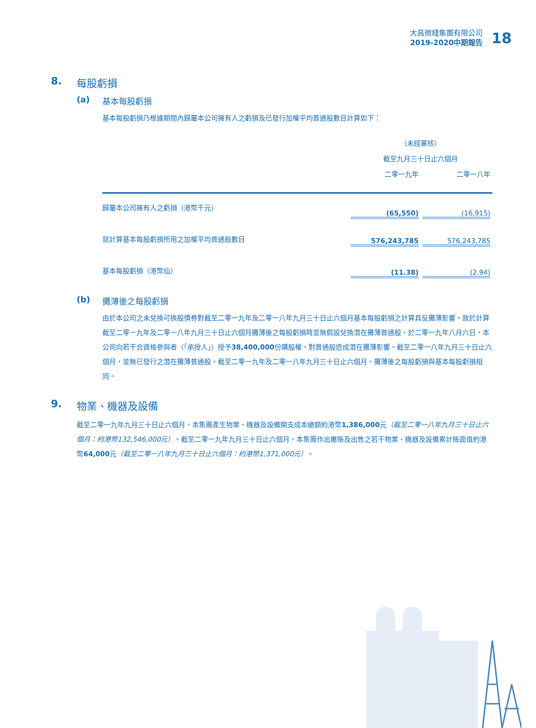大昌微綫集團有限公司
2019-2020中期報告
18
8. 每股虧損
(a) 基本每股虧損
基本每股虧損乃根據期間內歸屬本公司擁有人之虧損及已發行加權平均普通股數目計算如下：
| | （未經審核） | |
| --- | --- | --- |
| | 截至九月三十日止六個月 | |
| | 二零一九年 | 二零一八年 |
| 歸屬本公司擁有人之虧損（港幣千元） | (65,550) | (16,915) |
| 就計算基本每股虧損所用之加權平均普通股數目 | 576,243,785 | 576,243,785 |
| 基本每股虧損（港幣仙） | (11.38) | (2.94) |
(b) 攤薄後之每股虧損
由於本公司之未兌換可換股債券對截至二零一九年及二零一八年九月三十日止六個月基本每股虧損之計算具反攤薄影響，故於計算截至二零一九年及二零一八年九月三十日止六個月攤薄後之每股虧損時並無假設兌換潛在攤薄普通股。於二零一九年八月六日，本公司向若干合資格參與者（「承授人」）授予38,400,000份購股權，對普通股造成潛在攤薄影響。截至二零一八年九月三十日止六個月，並無已發行之潛在攤薄普通股。截至二零一九年及二零一八年九月三十日止六個月，攤薄後之每股虧損與基本每股虧損相同。
9. 物業、機器及設備
截至二零一九年九月三十日止六個月，本集團產生物業、機器及設備開支成本總額約港幣1,386,000元（截至二零一八年九月三十日止六個月：約港幣132,546,000元）。截至二零一九年九月三十日止六個月，本集團作出撇賬及出售之若干物業、機器及設備累計賬面值約港幣64,000元（截至二零一八年九月三十日止六個月：約港幣1,371,000元）。